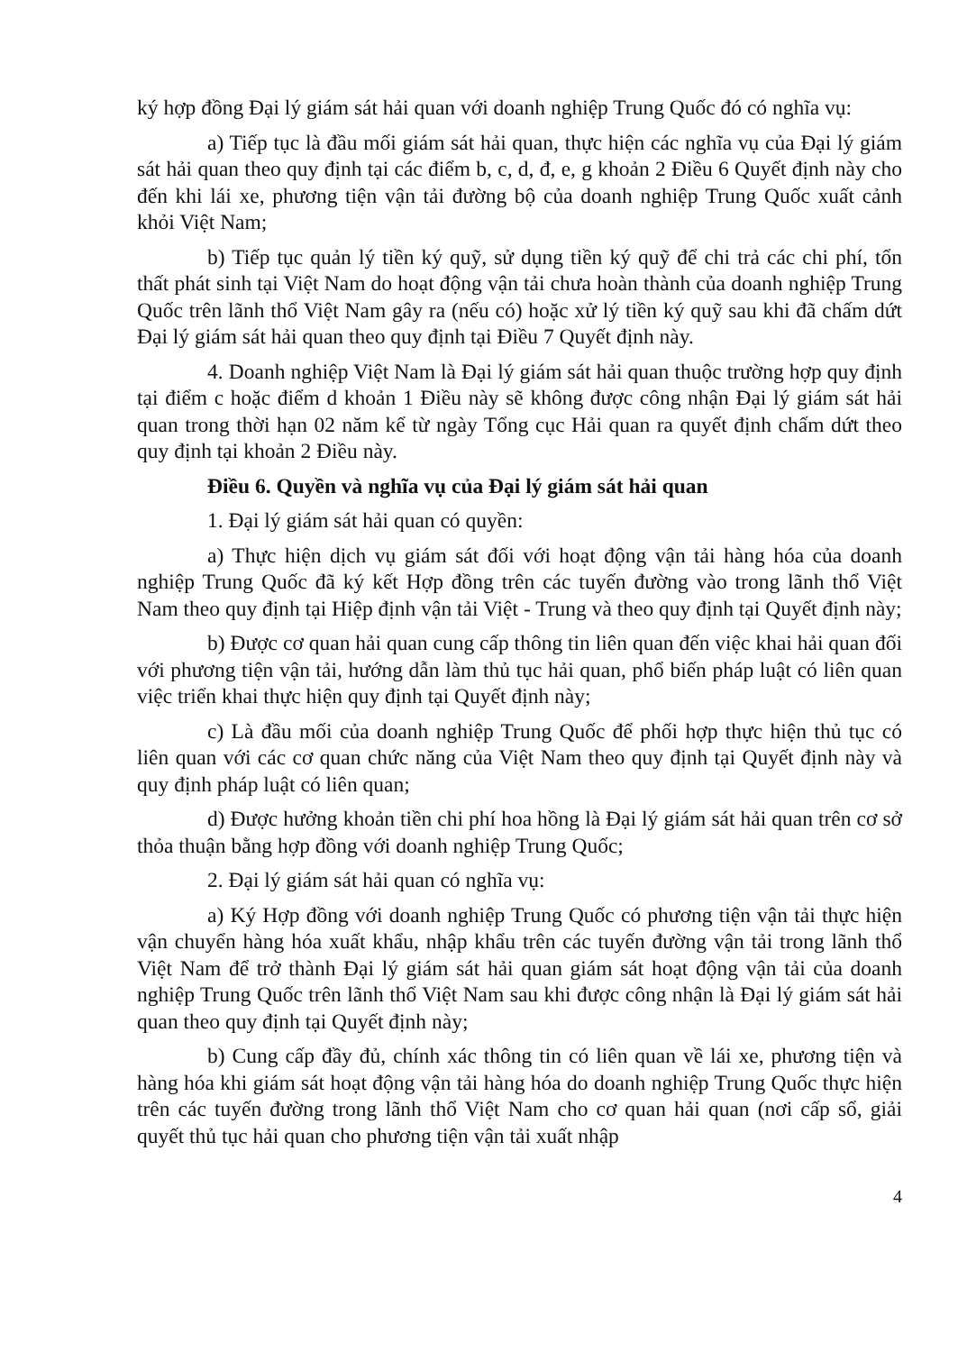ký hợp đồng Đại lý giám sát hải quan với doanh nghiệp Trung Quốc đó có nghĩa vụ:
a) Tiếp tục là đầu mối giám sát hải quan, thực hiện các nghĩa vụ của Đại lý giám sát hải quan theo quy định tại các điểm b, c, d, đ, e, g khoản 2 Điều 6 Quyết định này cho đến khi lái xe, phương tiện vận tải đường bộ của doanh nghiệp Trung Quốc xuất cảnh khỏi Việt Nam;
b) Tiếp tục quản lý tiền ký quỹ, sử dụng tiền ký quỹ để chi trả các chi phí, tổn thất phát sinh tại Việt Nam do hoạt động vận tải chưa hoàn thành của doanh nghiệp Trung Quốc trên lãnh thổ Việt Nam gây ra (nếu có) hoặc xử lý tiền ký quỹ sau khi đã chấm dứt Đại lý giám sát hải quan theo quy định tại Điều 7 Quyết định này.
4. Doanh nghiệp Việt Nam là Đại lý giám sát hải quan thuộc trường hợp quy định tại điểm c hoặc điểm d khoản 1 Điều này sẽ không được công nhận Đại lý giám sát hải quan trong thời hạn 02 năm kể từ ngày Tổng cục Hải quan ra quyết định chấm dứt theo quy định tại khoản 2 Điều này.
Điều 6. Quyền và nghĩa vụ của Đại lý giám sát hải quan
1. Đại lý giám sát hải quan có quyền:
a) Thực hiện dịch vụ giám sát đối với hoạt động vận tải hàng hóa của doanh nghiệp Trung Quốc đã ký kết Hợp đồng trên các tuyến đường vào trong lãnh thổ Việt Nam theo quy định tại Hiệp định vận tải Việt - Trung và theo quy định tại Quyết định này;
b) Được cơ quan hải quan cung cấp thông tin liên quan đến việc khai hải quan đối với phương tiện vận tải, hướng dẫn làm thủ tục hải quan, phổ biến pháp luật có liên quan việc triển khai thực hiện quy định tại Quyết định này;
c) Là đầu mối của doanh nghiệp Trung Quốc để phối hợp thực hiện thủ tục có liên quan với các cơ quan chức năng của Việt Nam theo quy định tại Quyết định này và quy định pháp luật có liên quan;
d) Được hưởng khoản tiền chi phí hoa hồng là Đại lý giám sát hải quan trên cơ sở thỏa thuận bằng hợp đồng với doanh nghiệp Trung Quốc;
2. Đại lý giám sát hải quan có nghĩa vụ:
a) Ký Hợp đồng với doanh nghiệp Trung Quốc có phương tiện vận tải thực hiện vận chuyển hàng hóa xuất khẩu, nhập khẩu trên các tuyến đường vận tải trong lãnh thổ Việt Nam để trở thành Đại lý giám sát hải quan giám sát hoạt động vận tải của doanh nghiệp Trung Quốc trên lãnh thổ Việt Nam sau khi được công nhận là Đại lý giám sát hải quan theo quy định tại Quyết định này;
b) Cung cấp đầy đủ, chính xác thông tin có liên quan về lái xe, phương tiện và hàng hóa khi giám sát hoạt động vận tải hàng hóa do doanh nghiệp Trung Quốc thực hiện trên các tuyến đường trong lãnh thổ Việt Nam cho cơ quan hải quan (nơi cấp sổ, giải quyết thủ tục hải quan cho phương tiện vận tải xuất nhập
4